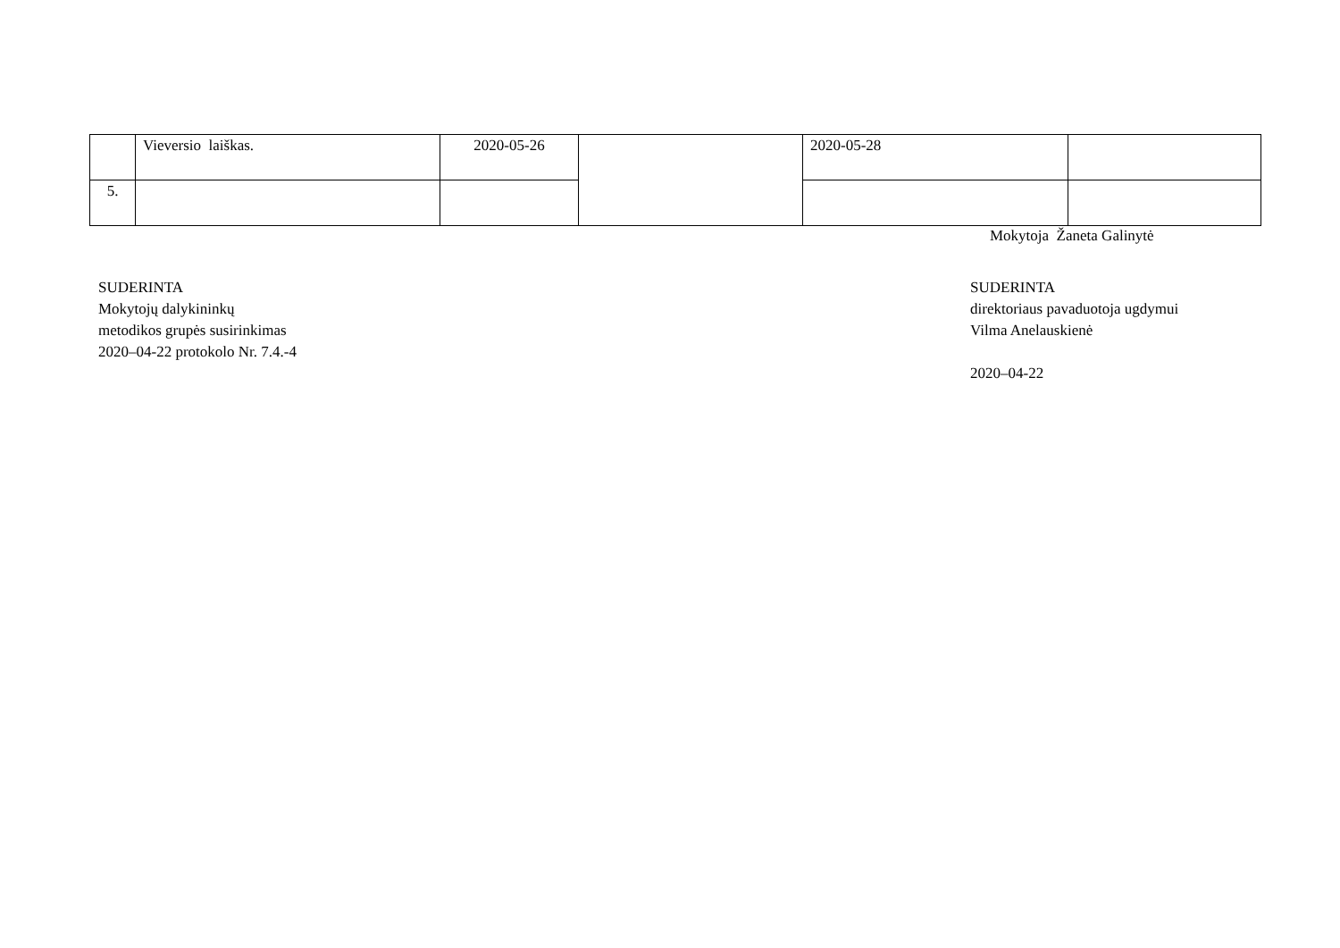| | Vieversio laiškas. | 2020-05-26 | | 2020-05-28 | |
| 5. | | | | | |
Mokytoja Žaneta Galinytė
SUDERINTA
Mokytojų dalykininkų
metodikos grupės susirinkimas
2020–04-22 protokolo Nr. 7.4.-4
SUDERINTA
direktoriaus pavaduotoja ugdymui
Vilma Anelauskienė
2020–04-22